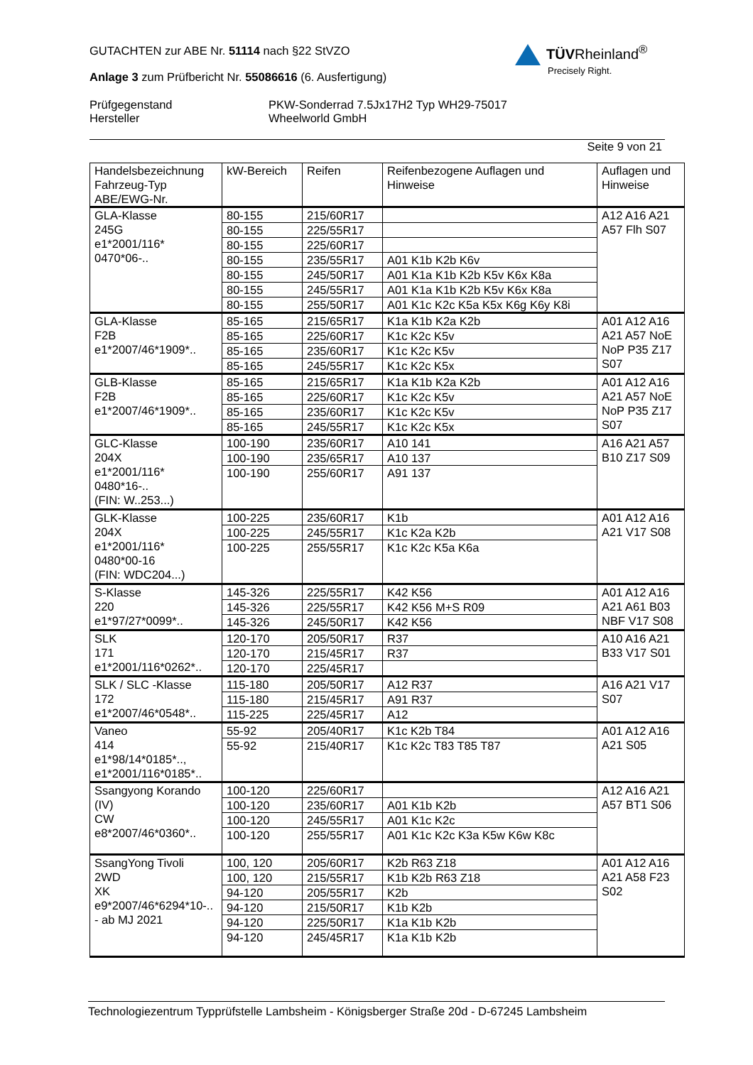TÜVRheinland<sup>®</sup>
Precisely Right.
GUTACHTEN zur ABE Nr. 51114 nach §22 StVZO
Anlage 3 zum Prüfbericht Nr. 55086616 (6. Ausfertigung)
Prüfgegenstand
Hersteller
PKW-Sonderrad 7.5Jx17H2 Typ WH29-75017
Wheelworld GmbH
Seite 9 von 21
| Handelsbezeichnung Fahrzeug-Typ ABE/EWG-Nr. | kW-Bereich | Reifen | Reifenbezogene Auflagen und Hinweise | Auflagen und Hinweise |
| --- | --- | --- | --- | --- |
| GLA-Klasse 245G e1*2001/116* 0470*06-.. | 80-155 | 215/60R17 | | A12 A16 A21 A57 Flh S07 |
| | 80-155 | 225/55R17 | | |
| | 80-155 | 225/60R17 | | |
| | 80-155 | 235/55R17 | A01 K1b K2b K6v | |
| | 80-155 | 245/50R17 | A01 K1a K1b K2b K5v K6x K8a | |
| | 80-155 | 245/55R17 | A01 K1a K1b K2b K5v K6x K8a | |
| | 80-155 | 255/50R17 | A01 K1c K2c K5a K5x K6g K6y K8i | |
| GLA-Klasse F2B e1*2007/46*1909*.. | 85-165 | 215/65R17 | K1a K1b K2a K2b | A01 A12 A16 A21 A57 NoE NoP P35 Z17 S07 |
| | 85-165 | 225/60R17 | K1c K2c K5v | |
| | 85-165 | 235/60R17 | K1c K2c K5v | |
| | 85-165 | 245/55R17 | K1c K2c K5x | |
| GLB-Klasse F2B e1*2007/46*1909*.. | 85-165 | 215/65R17 | K1a K1b K2a K2b | A01 A12 A16 A21 A57 NoE NoP P35 Z17 S07 |
| | 85-165 | 225/60R17 | K1c K2c K5v | |
| | 85-165 | 235/60R17 | K1c K2c K5v | |
| | 85-165 | 245/55R17 | K1c K2c K5x | |
| GLC-Klasse 204X e1*2001/116* 0480*16-.. (FIN: W..253...) | 100-190 | 235/60R17 | A10 141 | A16 A21 A57 B10 Z17 S09 |
| | 100-190 | 235/65R17 | A10 137 | |
| | 100-190 | 255/60R17 | A91 137 | |
| GLK-Klasse 204X e1*2001/116* 0480*00-16 (FIN: WDC204...) | 100-225 | 235/60R17 | K1b | A01 A12 A16 A21 V17 S08 |
| | 100-225 | 245/55R17 | K1c K2a K2b | |
| | 100-225 | 255/55R17 | K1c K2c K5a K6a | |
| S-Klasse 220 e1*97/27*0099*.. | 145-326 | 225/55R17 | K42 K56 | A01 A12 A16 A21 A61 B03 NBF V17 S08 |
| | 145-326 | 225/55R17 | K42 K56 M+S R09 | |
| | 145-326 | 245/50R17 | K42 K56 | |
| SLK 171 e1*2001/116*0262*.. | 120-170 | 205/50R17 | R37 | A10 A16 A21 B33 V17 S01 |
| | 120-170 | 215/45R17 | R37 | |
| | 120-170 | 225/45R17 | | |
| SLK / SLC -Klasse 172 e1*2007/46*0548*.. | 115-180 | 205/50R17 | A12 R37 | A16 A21 V17 S07 |
| | 115-180 | 215/45R17 | A91 R37 | |
| | 115-225 | 225/45R17 | A12 | |
| Vaneo 414 e1*98/14*0185*.., e1*2001/116*0185*.. | 55-92 | 205/40R17 | K1c K2b T84 | A01 A12 A16 A21 S05 |
| | 55-92 | 215/40R17 | K1c K2c T83 T85 T87 | |
| Ssangyong Korando (IV) CW e8*2007/46*0360*.. | 100-120 | 225/60R17 | | A12 A16 A21 A57 BT1 S06 |
| | 100-120 | 235/60R17 | A01 K1b K2b | |
| | 100-120 | 245/55R17 | A01 K1c K2c | |
| | 100-120 | 255/55R17 | A01 K1c K2c K3a K5w K6w K8c | |
| SsangYong Tivoli 2WD XK e9*2007/46*6294*10-.. - ab MJ 2021 | 100, 120 | 205/60R17 | K2b R63 Z18 | A01 A12 A16 A21 A58 F23 S02 |
| | 100, 120 | 215/55R17 | K1b K2b R63 Z18 | |
| | 94-120 | 205/55R17 | K2b | |
| | 94-120 | 215/50R17 | K1b K2b | |
| | 94-120 | 225/50R17 | K1a K1b K2b | |
| | 94-120 | 245/45R17 | K1a K1b K2b | |
Technologiezentrum Typprüfstelle Lambsheim - Königsberger Straße 20d - D-67245 Lambsheim